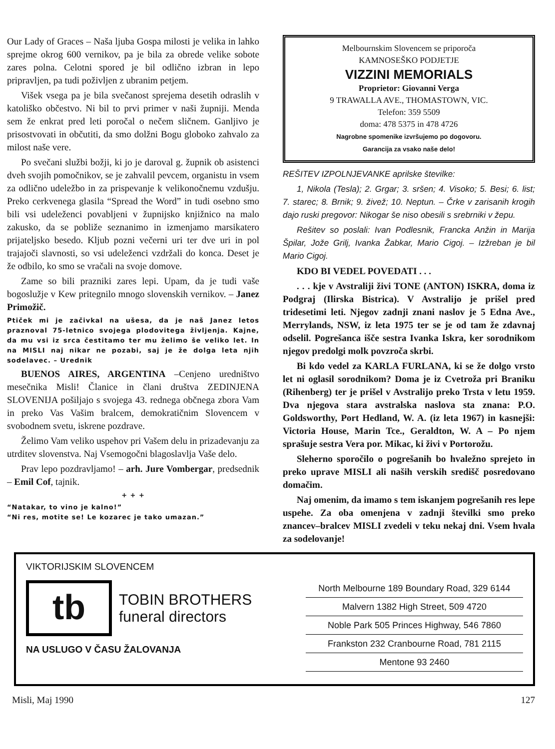Our Lady of Graces – Naša ljuba Gospa milosti je velika in lahko sprejme okrog 600 vernikov, pa je bila za obrede velike sobote zares polna. Celotni spored je bil odlično izbran in lepo pripravljen, pa tudi poživljen z ubranim petjem.
Višek vsega pa je bila svečanost sprejema desetih odraslih v katoliško občestvo. Ni bil to prvi primer v naši župniji. Menda sem že enkrat pred leti poročal o nečem sličnem. Ganljivo je prisostvovati in občutiti, da smo dolžni Bogu globoko zahvalo za milost naše vere.
Po svečani službi božji, ki jo je daroval g. župnik ob asistenci dveh svojih pomočnikov, se je zahvalil pevcem, organistu in vsem za odlično udeležbo in za prispevanje k velikonočnemu vzdušju. Preko cerkvenega glasila “Spread the Word” in tudi osebno smo bili vsi udeleženci povabljeni v župnijsko knjižnico na malo zakusko, da se pobliže seznanimo in izmenjamo marsikatero prijateljsko besedo. Kljub pozni večerni uri ter dve uri in pol trajajoči slavnosti, so vsi udeleženci vzdržali do konca. Deset je že odbilo, ko smo se vračali na svoje domove.
Zame so bili prazniki zares lepi. Upam, da je tudi vaše bogoslužje v Kew pritegnilo mnogo slovenskih vernikov. – Janez Primožič.
Ptiček mi je začivkal na ušesa, da je naš Janez letos praznoval 75-letnico svojega plodovitega življenja. Kajne, da mu vsi iz srca čestitamo ter mu želimo še veliko let. In na MISLI naj nikar ne pozabi, saj je že dolga leta njih sodelavec. – Urednik
BUENOS AIRES, ARGENTINA –Cenjeno uredništvo mesečnika Misli! Članice in člani društva ZEDINJENA SLOVENIJA pošiljajo s svojega 43. rednega občnega zbora Vam in preko Vas Vašim bralcem, demokratičnim Slovencem v svobodnem svetu, iskrene pozdrave.
Želimo Vam veliko uspehov pri Vašem delu in prizadevanju za utrditev slovenstva. Naj Vsemogočni blagoslavlja Vaše delo.
Prav lepo pozdravljamo! – arh. Jure Vombergar, predsednik – Emil Cof, tajnik.
+ + +
“Natakar, to vino je kalno!”
“Ni res, motite se! Le kozarec je tako umazan.”
Melbournskim Slovencem se priporoča
KAMNOSEŠKO PODJETJE
VIZZINI MEMORIALS
Proprietor: Giovanni Verga
9 TRAWALLA AVE., THOMASTOWN, VIC.
Telefon: 359 5509
doma: 478 5375 in 478 4726
Nagrobne spomenike izvršujemo po dogovoru.
Garancija za vsako naše delo!
REŠITEV IZPOLNJEVANKE aprilske številke:
1, Nikola (Tesla); 2. Grgar; 3. sršen; 4. Visoko; 5. Besi; 6. list; 7. starec; 8. Brnik; 9. živež; 10. Neptun. – Črke v zarisanih krogih dajo ruski pregovor: Nikogar še niso obesili s srebrniki v žepu.
Rešitev so poslali: Ivan Podlesnik, Francka Anžin in Marija Špilar, Jože Grilj, Ivanka Žabkar, Mario Cigoj. – Izžreban je bil Mario Cigoj.
KDO BI VEDEL POVEDATI . . .
. . . kje v Avstraliji živi TONE (ANTON) ISKRA, doma iz Podgraj (Ilirska Bistrica). V Avstralijo je prišel pred tridesetimi leti. Njegov zadnji znani naslov je 5 Edna Ave., Merrylands, NSW, iz leta 1975 ter se je od tam že zdavnaj odselil. Pogrešanca išče sestra Ivanka Iskra, ker sorodnikom njegov predolgi molk povzroča skrbi.
Bi kdo vedel za KARLA FURLANA, ki se že dolgo vrsto let ni oglasil sorodnikom? Doma je iz Cvetroža pri Braniku (Rihenberg) ter je prišel v Avstralijo preko Trsta v letu 1959. Dva njegova stara avstralska naslova sta znana: P.O. Goldsworthy, Port Hedland, W. A. (iz leta 1967) in kasnejši: Victoria House, Marin Tce., Geraldton, W. A – Po njem sprašuje sestra Vera por. Mikac, ki živi v Portorožu.
Sleherno sporočilo o pogrešanih bo hvaležno sprejeto in preko uprave MISLI ali naših verskih središč posredovano domačim.
Naj omenim, da imamo s tem iskanjem pogrešanih res lepe uspehe. Za oba omenjena v zadnji številki smo preko znancev–bralcev MISLI zvedeli v teku nekaj dni. Vsem hvala za sodelovanje!
VIKTORIJSKIM SLOVENCEM
tb
TOBIN BROTHERS
funeral directors
NA USLUGO V ČASU ŽALOVANJA
North Melbourne 189 Boundary Road, 329 6144
Malvern 1382 High Street, 509 4720
Noble Park 505 Princes Highway, 546 7860
Frankston 232 Cranbourne Road, 781 2115
Mentone 93 2460
Misli, Maj 1990 127